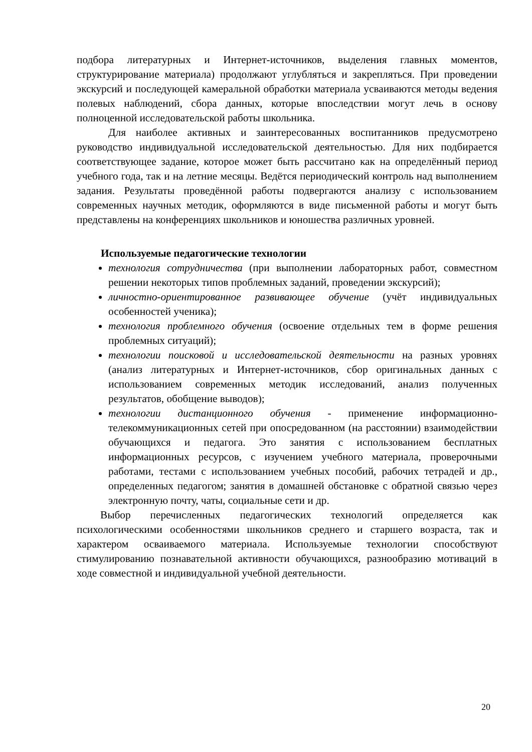подбора литературных и Интернет-источников, выделения главных моментов, структурирование материала) продолжают углубляться и закрепляться. При проведении экскурсий и последующей камеральной обработки материала усваиваются методы ведения полевых наблюдений, сбора данных, которые впоследствии могут лечь в основу полноценной исследовательской работы школьника.
Для наиболее активных и заинтересованных воспитанников предусмотрено руководство индивидуальной исследовательской деятельностью. Для них подбирается соответствующее задание, которое может быть рассчитано как на определённый период учебного года, так и на летние месяцы. Ведётся периодический контроль над выполнением задания. Результаты проведённой работы подвергаются анализу с использованием современных научных методик, оформляются в виде письменной работы и могут быть представлены на конференциях школьников и юношества различных уровней.
Используемые педагогические технологии
технология сотрудничества (при выполнении лабораторных работ, совместном решении некоторых типов проблемных заданий, проведении экскурсий);
личностно-ориентированное развивающее обучение (учёт индивидуальных особенностей ученика);
технология проблемного обучения (освоение отдельных тем в форме решения проблемных ситуаций);
технологии поисковой и исследовательской деятельности на разных уровнях (анализ литературных и Интернет-источников, сбор оригинальных данных с использованием современных методик исследований, анализ полученных результатов, обобщение выводов);
технологии дистанционного обучения - применение информационно-телекоммуникационных сетей при опосредованном (на расстоянии) взаимодействии обучающихся и педагога. Это занятия с использованием бесплатных информационных ресурсов, с изучением учебного материала, проверочными работами, тестами с использованием учебных пособий, рабочих тетрадей и др., определенных педагогом; занятия в домашней обстановке с обратной связью через электронную почту, чаты, социальные сети и др.
Выбор перечисленных педагогических технологий определяется как психологическими особенностями школьников среднего и старшего возраста, так и характером осваиваемого материала. Используемые технологии способствуют стимулированию познавательной активности обучающихся, разнообразию мотиваций в ходе совместной и индивидуальной учебной деятельности.
20